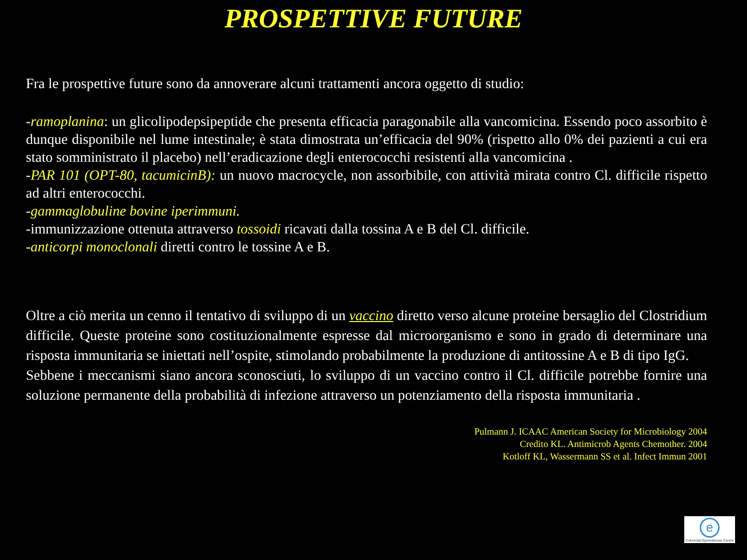PROSPETTIVE FUTURE
Fra le prospettive future sono da annoverare alcuni trattamenti ancora oggetto di studio:
-ramoplanina: un glicolipodepsipeptide che presenta efficacia paragonabile alla vancomicina. Essendo poco assorbito è dunque disponibile nel lume intestinale; è stata dimostrata un’efficacia del 90% (rispetto allo 0% dei pazienti a cui era stato somministrato il placebo) nell’eradicazione degli enterococchi resistenti alla vancomicina .
-PAR 101 (OPT-80, tacumicinB): un nuovo macrocycle, non assorbibile, con attività mirata contro Cl. difficile rispetto ad altri enterococchi.
-gammaglobuline bovine iperimmuni.
-immunizzazione ottenuta attraverso tossoidi ricavati dalla tossina A e B del Cl. difficile.
-anticorpi monoclonali diretti contro le tossine A e B.
Oltre a ciò merita un cenno il tentativo di sviluppo di un vaccino diretto verso alcune proteine bersaglio del Clostridium difficile. Queste proteine sono costituzionalmente espresse dal microorganismo e sono in grado di determinare una risposta immunitaria se iniettati nell’ospite, stimolando probabilmente la produzione di antitossine A e B di tipo IgG.
Sebbene i meccanismi siano ancora sconosciuti, lo sviluppo di un vaccino contro il Cl. difficile potrebbe fornire una soluzione permanente della probabilità di infezione attraverso un potenziamento della risposta immunitaria .
Pulmann J. ICAAC American Society for Microbiology 2004
Credito KL. Antimicrob Agents Chemother. 2004
Kotloff KL, Wassermann SS et al. Infect Immun 2001
e
Colorectal Eporediensis Centre